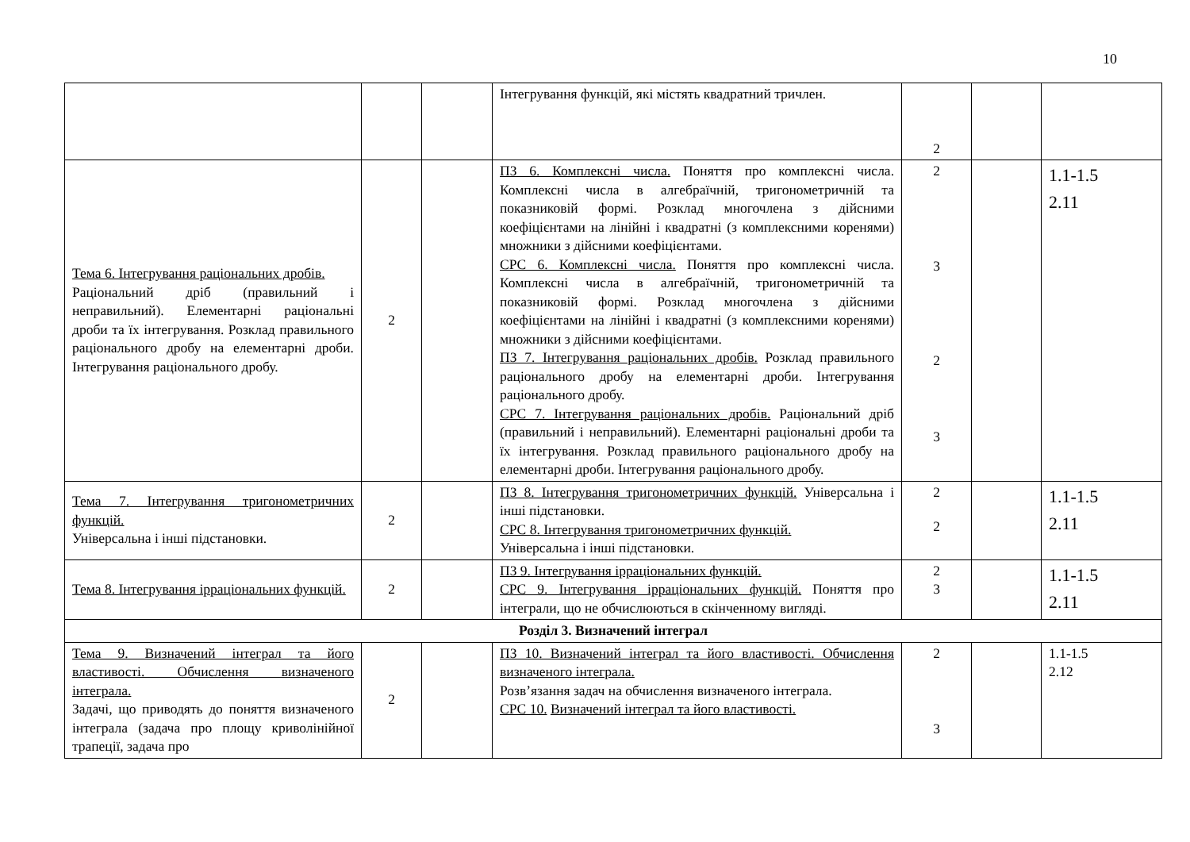10
| | | | Інтегрування функцій, які містять квадратний тричлен. | 2 | | |
| Тема 6. Інтегрування раціональних дробів. Раціональний дріб (правильний і неправильний). Елементарні раціональні дроби та їх інтегрування. Розклад правильного раціонального дробу на елементарні дроби. Інтегрування раціонального дробу. | 2 | | ПЗ 6. Комплексні числа. Поняття про комплексні числа. Комплексні числа в алгебраїчній, тригонометричній та показниковій формі. Розклад многочлена з дійсними коефіцієнтами на лінійні і квадратні (з комплексними коренями) множники з дійсними коефіцієнтами. СРС 6. Комплексні числа. Поняття про комплексні числа. Комплексні числа в алгебраїчній, тригонометричній та показниковій формі. Розклад многочлена з дійсними коефіцієнтами на лінійні і квадратні (з комплексними коренями) множники з дійсними коефіцієнтами. ПЗ 7. Інтегрування раціональних дробів. Розклад правильного раціонального дробу на елементарні дроби. Інтегрування раціонального дробу. СРС 7. Інтегрування раціональних дробів. Раціональний дріб (правильний і неправильний). Елементарні раціональні дроби та їх інтегрування. Розклад правильного раціонального дробу на елементарні дроби. Інтегрування раціонального дробу. | 2 3 2 3 | | 1.1-1.5 2.11 |
| Тема 7. Інтегрування тригонометричних функцій. Універсальна і інші підстановки. | 2 | | ПЗ 8. Інтегрування тригонометричних функцій. Універсальна і інші підстановки. СРС 8. Інтегрування тригонометричних функцій. Універсальна і інші підстановки. | 2 2 | | 1.1-1.5 2.11 |
| Тема 8. Інтегрування ірраціональних функцій. | 2 | | ПЗ 9. Інтегрування ірраціональних функцій. СРС 9. Інтегрування ірраціональних функцій. Поняття про інтеграли, що не обчислюються в скінченному вигляді. | 2 3 | | 1.1-1.5 2.11 |
| Розділ 3. Визначений інтеграл | | | | | | |
| Тема 9. Визначений інтеграл та його властивості. Обчислення визначеного інтеграла. Задачі, що приводять до поняття визначеного інтеграла (задача про площу криволінійної трапеції, задача про | 2 | | ПЗ 10. Визначений інтеграл та його властивості. Обчислення визначеного інтеграла. Розв’язання задач на обчислення визначеного інтеграла. СРС 10. Визначений інтеграл та його властивості. | 2 3 | | 1.1-1.5 2.12 |